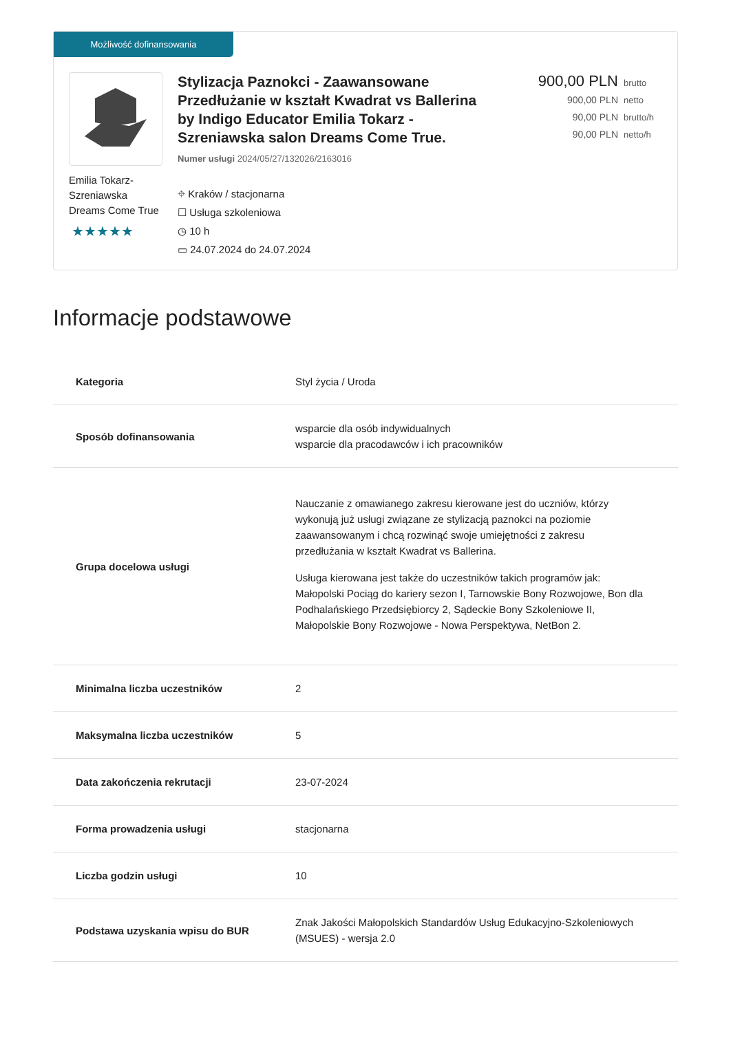Możliwość dofinansowania
Emilia Tokarz-Szreniawska Dreams Come True
★★★★★
Stylizacja Paznokci - Zaawansowane Przedłużanie w kształt Kwadrat vs Ballerina by Indigo Educator Emilia Tokarz - Szreniawska salon Dreams Come True.
Numer usługi 2024/05/27/132026/2163016
⌖ Kraków / stacjonarna
☐ Usługa szkoleniowa
◷ 10 h
▭ 24.07.2024 do 24.07.2024
900,00 PLN brutto
900,00 PLN netto
90,00 PLN brutto/h
90,00 PLN netto/h
Informacje podstawowe
| Kategoria | Styl życia / Uroda |
| Sposób dofinansowania | wsparcie dla osób indywidualnych wsparcie dla pracodawców i ich pracowników |
| Grupa docelowa usługi | Nauczanie z omawianego zakresu kierowane jest do uczniów, którzy wykonują już usługi związane ze stylizacją paznokci na poziomie zaawansowanym i chcą rozwinąć swoje umiejętności z zakresu przedłużania w kształt Kwadrat vs Ballerina. Usługa kierowana jest także do uczestników takich programów jak: Małopolski Pociąg do kariery sezon I, Tarnowskie Bony Rozwojowe, Bon dla Podhalańskiego Przedsiębiorcy 2, Sądeckie Bony Szkoleniowe II, Małopolskie Bony Rozwojowe - Nowa Perspektywa, NetBon 2. |
| Minimalna liczba uczestników | 2 |
| Maksymalna liczba uczestników | 5 |
| Data zakończenia rekrutacji | 23-07-2024 |
| Forma prowadzenia usługi | stacjonarna |
| Liczba godzin usługi | 10 |
| Podstawa uzyskania wpisu do BUR | Znak Jakości Małopolskich Standardów Usług Edukacyjno-Szkoleniowych (MSUES) - wersja 2.0 |